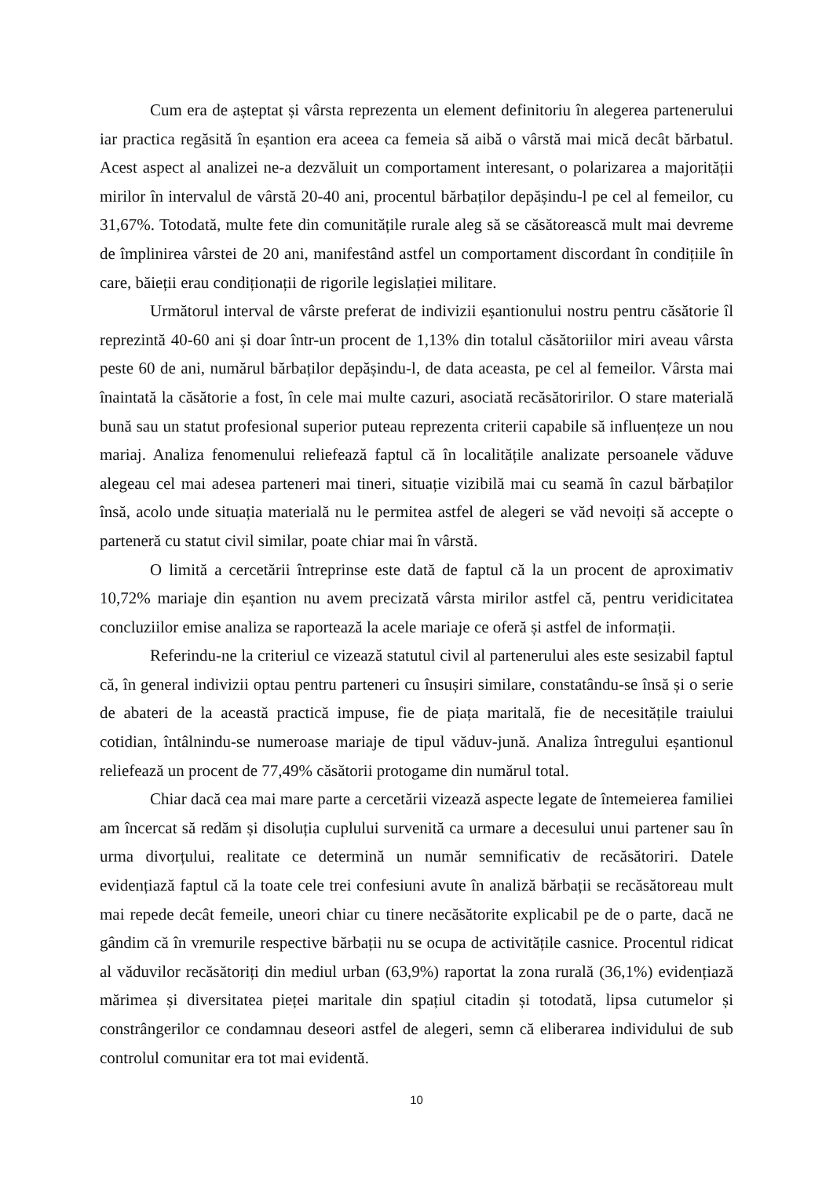Cum era de așteptat și vârsta reprezenta un element definitoriu în alegerea partenerului iar practica regăsită în eșantion era aceea ca femeia să aibă o vârstă mai mică decât bărbatul. Acest aspect al analizei ne-a dezvăluit un comportament interesant, o polarizarea a majorității mirilor în intervalul de vârstă 20-40 ani, procentul bărbaților depășindu-l pe cel al femeilor, cu 31,67%. Totodată, multe fete din comunitățile rurale aleg să se căsătorească mult mai devreme de împlinirea vârstei de 20 ani, manifestând astfel un comportament discordant în condițiile în care, băieții erau condiționații de rigorile legislației militare.
Următorul interval de vârste preferat de indivizii eșantionului nostru pentru căsătorie îl reprezintă 40-60 ani și doar într-un procent de 1,13% din totalul căsătoriilor miri aveau vârsta peste 60 de ani, numărul bărbaților depășindu-l, de data aceasta, pe cel al femeilor. Vârsta mai înaintată la căsătorie a fost, în cele mai multe cazuri, asociată recăsătoririlor. O stare materială bună sau un statut profesional superior puteau reprezenta criterii capabile să influențeze un nou mariaj. Analiza fenomenului reliefează faptul că în localitățile analizate persoanele văduve alegeau cel mai adesea parteneri mai tineri, situație vizibilă mai cu seamă în cazul bărbaților însă, acolo unde situația materială nu le permitea astfel de alegeri se văd nevoiți să accepte o parteneră cu statut civil similar, poate chiar mai în vârstă.
O limită a cercetării întreprinse este dată de faptul că la un procent de aproximativ 10,72% mariaje din eșantion nu avem precizată vârsta mirilor astfel că, pentru veridicitatea concluziilor emise analiza se raportează la acele mariaje ce oferă și astfel de informații.
Referindu-ne la criteriul ce vizează statutul civil al partenerului ales este sesizabil faptul că, în general indivizii optau pentru parteneri cu însușiri similare, constatându-se însă și o serie de abateri de la această practică impuse, fie de piața maritală, fie de necesitățile traiului cotidian, întâlnindu-se numeroase mariaje de tipul văduv-jună. Analiza întregului eșantionul reliefează un procent de 77,49% căsătorii protogame din numărul total.
Chiar dacă cea mai mare parte a cercetării vizează aspecte legate de întemeierea familiei am încercat să redăm și disoluția cuplului survenită ca urmare a decesului unui partener sau în urma divorțului, realitate ce determină un număr semnificativ de recăsătoriri. Datele evidențiază faptul că la toate cele trei confesiuni avute în analiză bărbații se recăsătoreau mult mai repede decât femeile, uneori chiar cu tinere necăsătorite explicabil pe de o parte, dacă ne gândim că în vremurile respective bărbații nu se ocupa de activitățile casnice. Procentul ridicat al văduvilor recăsătoriți din mediul urban (63,9%) raportat la zona rurală (36,1%) evidențiază mărimea și diversitatea pieței maritale din spațiul citadin și totodată, lipsa cutumelor și constrângerilor ce condamnau deseori astfel de alegeri, semn că eliberarea individului de sub controlul comunitar era tot mai evidentă.
10